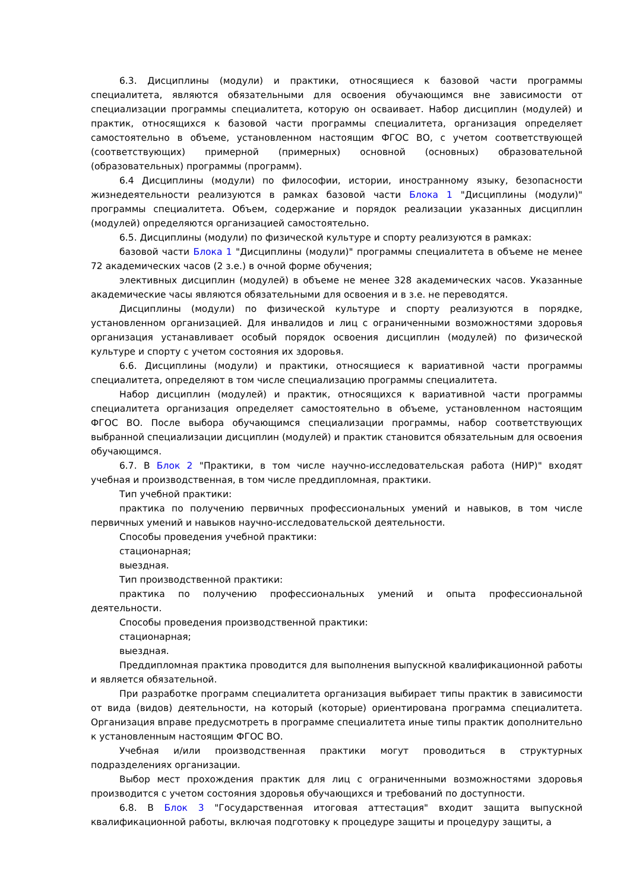6.3. Дисциплины (модули) и практики, относящиеся к базовой части программы специалитета, являются обязательными для освоения обучающимся вне зависимости от специализации программы специалитета, которую он осваивает. Набор дисциплин (модулей) и практик, относящихся к базовой части программы специалитета, организация определяет самостоятельно в объеме, установленном настоящим ФГОС ВО, с учетом соответствующей (соответствующих) примерной (примерных) основной (основных) образовательной (образовательных) программы (программ).
6.4 Дисциплины (модули) по философии, истории, иностранному языку, безопасности жизнедеятельности реализуются в рамках базовой части Блока 1 "Дисциплины (модули)" программы специалитета. Объем, содержание и порядок реализации указанных дисциплин (модулей) определяются организацией самостоятельно.
6.5. Дисциплины (модули) по физической культуре и спорту реализуются в рамках:
базовой части Блока 1 "Дисциплины (модули)" программы специалитета в объеме не менее 72 академических часов (2 з.е.) в очной форме обучения;
элективных дисциплин (модулей) в объеме не менее 328 академических часов. Указанные академические часы являются обязательными для освоения и в з.е. не переводятся.
Дисциплины (модули) по физической культуре и спорту реализуются в порядке, установленном организацией. Для инвалидов и лиц с ограниченными возможностями здоровья организация устанавливает особый порядок освоения дисциплин (модулей) по физической культуре и спорту с учетом состояния их здоровья.
6.6. Дисциплины (модули) и практики, относящиеся к вариативной части программы специалитета, определяют в том числе специализацию программы специалитета.
Набор дисциплин (модулей) и практик, относящихся к вариативной части программы специалитета организация определяет самостоятельно в объеме, установленном настоящим ФГОС ВО. После выбора обучающимся специализации программы, набор соответствующих выбранной специализации дисциплин (модулей) и практик становится обязательным для освоения обучающимся.
6.7. В Блок 2 "Практики, в том числе научно-исследовательская работа (НИР)" входят учебная и производственная, в том числе преддипломная, практики.
Тип учебной практики:
практика по получению первичных профессиональных умений и навыков, в том числе первичных умений и навыков научно-исследовательской деятельности.
Способы проведения учебной практики:
стационарная;
выездная.
Тип производственной практики:
практика по получению профессиональных умений и опыта профессиональной деятельности.
Способы проведения производственной практики:
стационарная;
выездная.
Преддипломная практика проводится для выполнения выпускной квалификационной работы и является обязательной.
При разработке программ специалитета организация выбирает типы практик в зависимости от вида (видов) деятельности, на который (которые) ориентирована программа специалитета. Организация вправе предусмотреть в программе специалитета иные типы практик дополнительно к установленным настоящим ФГОС ВО.
Учебная и/или производственная практики могут проводиться в структурных подразделениях организации.
Выбор мест прохождения практик для лиц с ограниченными возможностями здоровья производится с учетом состояния здоровья обучающихся и требований по доступности.
6.8. В Блок 3 "Государственная итоговая аттестация" входит защита выпускной квалификационной работы, включая подготовку к процедуре защиты и процедуру защиты, а